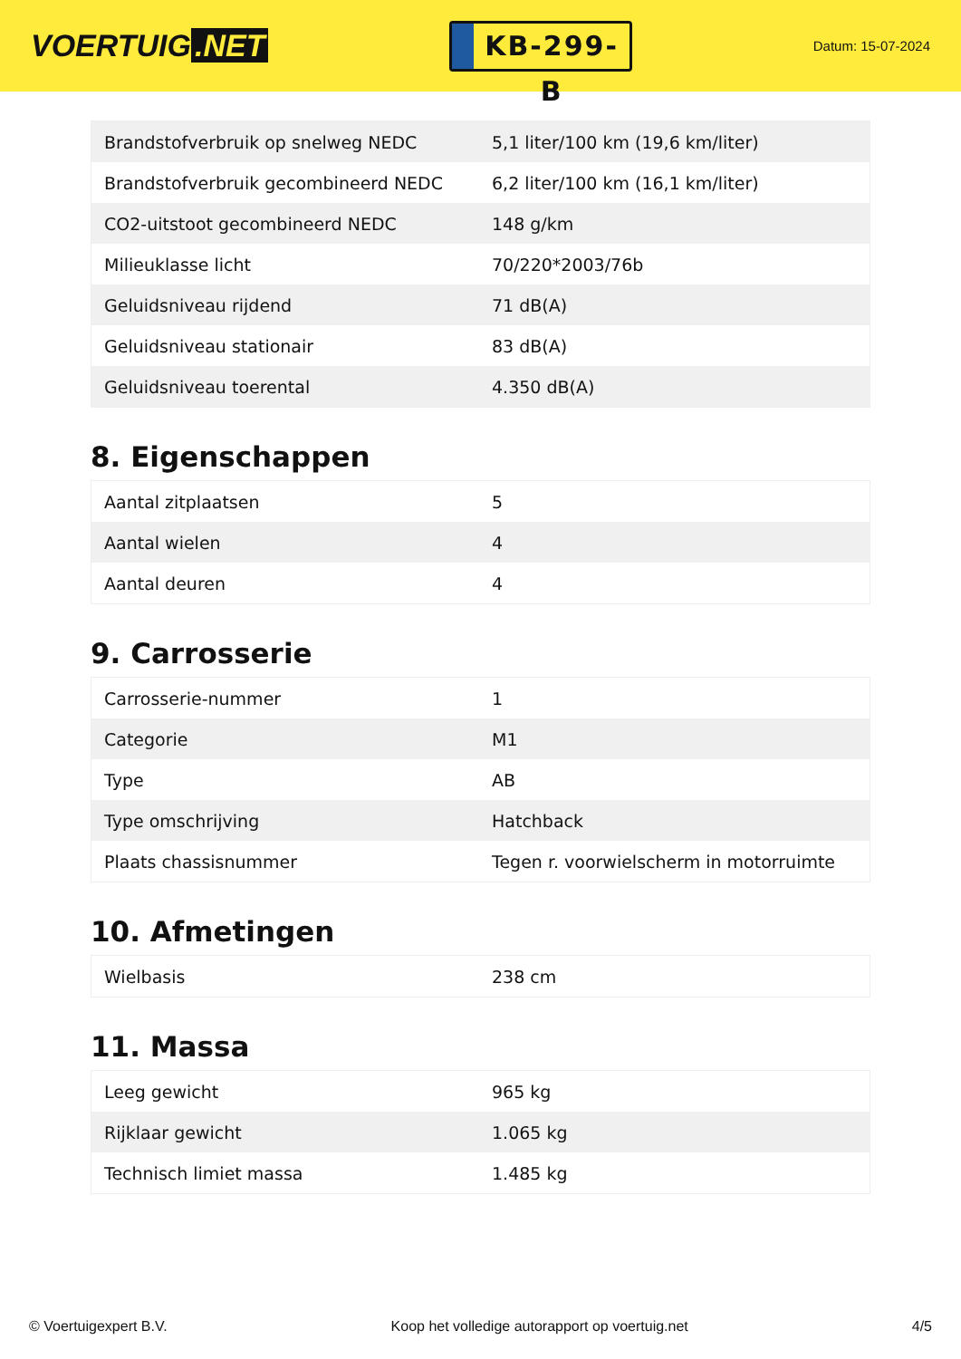VOERTUIG.NET
KB-299-B
Datum: 15-07-2024
| Brandstofverbruik op snelweg NEDC | 5,1 liter/100 km (19,6 km/liter) |
| Brandstofverbruik gecombineerd NEDC | 6,2 liter/100 km (16,1 km/liter) |
| CO2-uitstoot gecombineerd NEDC | 148 g/km |
| Milieuklasse licht | 70/220*2003/76b |
| Geluidsniveau rijdend | 71 dB(A) |
| Geluidsniveau stationair | 83 dB(A) |
| Geluidsniveau toerental | 4.350 dB(A) |
8. Eigenschappen
| Aantal zitplaatsen | 5 |
| Aantal wielen | 4 |
| Aantal deuren | 4 |
9. Carrosserie
| Carrosserie-nummer | 1 |
| Categorie | M1 |
| Type | AB |
| Type omschrijving | Hatchback |
| Plaats chassisnummer | Tegen r. voorwielscherm in motorruimte |
10. Afmetingen
| Wielbasis | 238 cm |
11. Massa
| Leeg gewicht | 965 kg |
| Rijklaar gewicht | 1.065 kg |
| Technisch limiet massa | 1.485 kg |
© Voertuigexpert B.V. Koop het volledige autorapport op voertuig.net 4/5